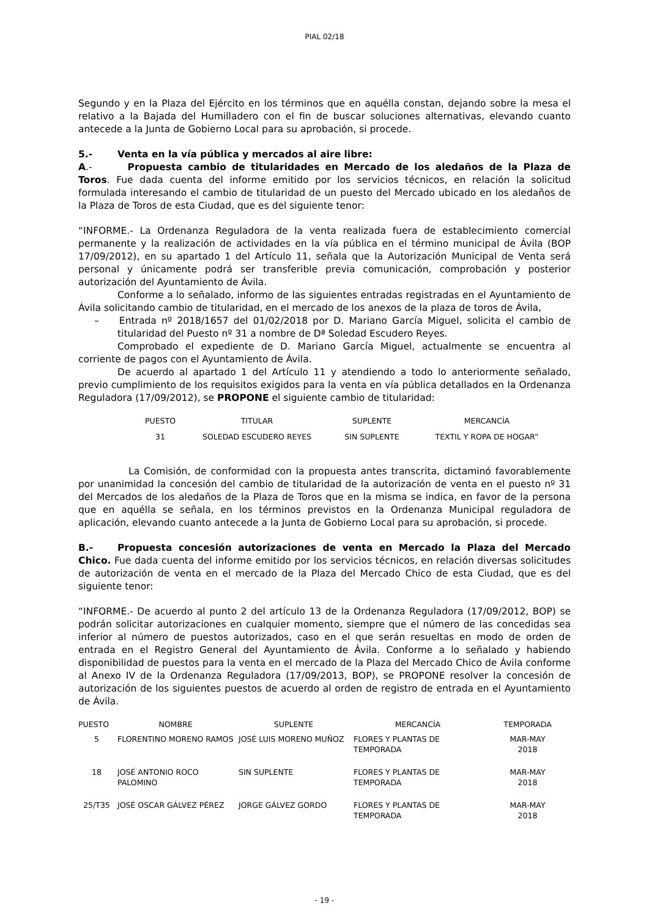PIAL 02/18
Segundo y en la Plaza del Ejército en los términos que en aquélla constan, dejando sobre la mesa el relativo a la Bajada del Humilladero con el fin de buscar soluciones alternativas, elevando cuanto antecede a la Junta de Gobierno Local para su aprobación, si procede.
5.- Venta en la vía pública y mercados al aire libre:
A.- Propuesta cambio de titularidades en Mercado de los aledaños de la Plaza de Toros. Fue dada cuenta del informe emitido por los servicios técnicos, en relación la solicitud formulada interesando el cambio de titularidad de un puesto del Mercado ubicado en los aledaños de la Plaza de Toros de esta Ciudad, que es del siguiente tenor:
“INFORME.- La Ordenanza Reguladora de la venta realizada fuera de establecimiento comercial permanente y la realización de actividades en la vía pública en el término municipal de Ávila (BOP 17/09/2012), en su apartado 1 del Artículo 11, señala que la Autorización Municipal de Venta será personal y únicamente podrá ser transferible previa comunicación, comprobación y posterior autorización del Ayuntamiento de Ávila.
Conforme a lo señalado, informo de las siguientes entradas registradas en el Ayuntamiento de Ávila solicitando cambio de titularidad, en el mercado de los anexos de la plaza de toros de Ávila,
– Entrada nº 2018/1657 del 01/02/2018 por D. Mariano García Miguel, solicita el cambio de titularidad del Puesto nº 31 a nombre de Dª Soledad Escudero Reyes.
Comprobado el expediente de D. Mariano García Miguel, actualmente se encuentra al corriente de pagos con el Ayuntamiento de Ávila.
De acuerdo al apartado 1 del Artículo 11 y atendiendo a todo lo anteriormente señalado, previo cumplimiento de los requisitos exigidos para la venta en vía pública detallados en la Ordenanza Reguladora (17/09/2012), se PROPONE el siguiente cambio de titularidad:
| PUESTO | TITULAR | SUPLENTE | MERCANCÍA |
| --- | --- | --- | --- |
| 31 | SOLEDAD ESCUDERO REYES | SIN SUPLENTE | TEXTIL Y ROPA DE HOGAR” |
La Comisión, de conformidad con la propuesta antes transcrita, dictaminó favorablemente por unanimidad la concesión del cambio de titularidad de la autorización de venta en el puesto nº 31 del Mercados de los aledaños de la Plaza de Toros que en la misma se indica, en favor de la persona que en aquélla se señala, en los términos previstos en la Ordenanza Municipal reguladora de aplicación, elevando cuanto antecede a la Junta de Gobierno Local para su aprobación, si procede.
B.- Propuesta concesión autorizaciones de venta en Mercado la Plaza del Mercado Chico. Fue dada cuenta del informe emitido por los servicios técnicos, en relación diversas solicitudes de autorización de venta en el mercado de la Plaza del Mercado Chico de esta Ciudad, que es del siguiente tenor:
“INFORME.- De acuerdo al punto 2 del artículo 13 de la Ordenanza Reguladora (17/09/2012, BOP) se podrán solicitar autorizaciones en cualquier momento, siempre que el número de las concedidas sea inferior al número de puestos autorizados, caso en el que serán resueltas en modo de orden de entrada en el Registro General del Ayuntamiento de Ávila. Conforme a lo señalado y habiendo disponibilidad de puestos para la venta en el mercado de la Plaza del Mercado Chico de Ávila conforme al Anexo IV de la Ordenanza Reguladora (17/09/2013, BOP), se PROPONE resolver la concesión de autorización de los siguientes puestos de acuerdo al orden de registro de entrada en el Ayuntamiento de Ávila.
| PUESTO | NOMBRE | SUPLENTE | MERCANCÍA | TEMPORADA |
| --- | --- | --- | --- | --- |
| 5 | FLORENTINO MORENO RAMOS | JOSÉ LUIS MORENO MUÑOZ | FLORES Y PLANTAS DE TEMPORADA | MAR-MAY 2018 |
| 18 | JOSÉ ANTONIO ROCO PALOMINO | SIN SUPLENTE | FLORES Y PLANTAS DE TEMPORADA | MAR-MAY 2018 |
| 25/T35 | JOSÉ OSCAR GÁLVEZ PÉREZ | JORGE GÁLVEZ GORDO | FLORES Y PLANTAS DE TEMPORADA | MAR-MAY 2018 |
- 19 -